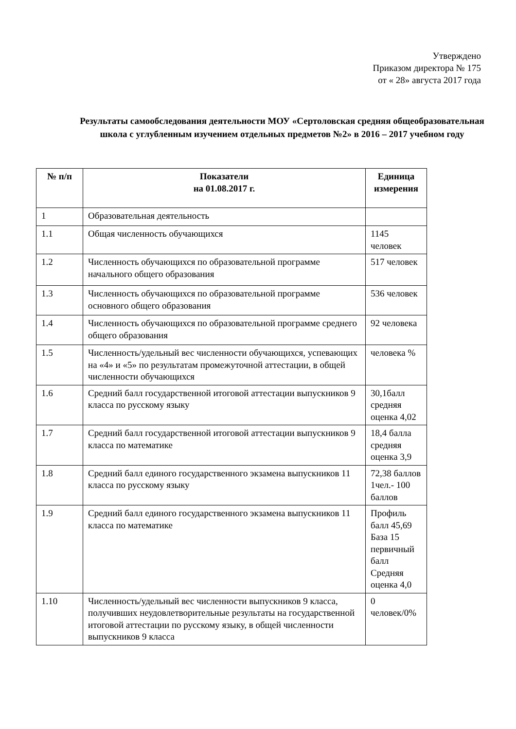Утверждено
Приказом директора № 175
от « 28» августа 2017 года
Результаты самообследования деятельности МОУ «Сертоловская средняя общеобразовательная школа с углубленным изучением отдельных предметов №2» в 2016 – 2017 учебном году
| № п/п | Показатели на 01.08.2017 г. | Единица измерения |
| --- | --- | --- |
| 1 | Образовательная деятельность | |
| 1.1 | Общая численность обучающихся | 1145 человек |
| 1.2 | Численность обучающихся по образовательной программе начального общего образования | 517 человек |
| 1.3 | Численность обучающихся по образовательной программе основного общего образования | 536 человек |
| 1.4 | Численность обучающихся по образовательной программе среднего общего образования | 92 человека |
| 1.5 | Численность/удельный вес численности обучающихся, успевающих на «4» и «5» по результатам промежуточной аттестации, в общей численности обучающихся | человека % |
| 1.6 | Средний балл государственной итоговой аттестации выпускников 9 класса по русскому языку | 30,1балл средняя оценка 4,02 |
| 1.7 | Средний балл государственной итоговой аттестации выпускников 9 класса по математике | 18,4 балла средняя оценка 3,9 |
| 1.8 | Средний балл единого государственного экзамена выпускников 11 класса по русскому языку | 72,38 баллов 1чел.- 100 баллов |
| 1.9 | Средний балл единого государственного экзамена выпускников 11 класса по математике | Профиль балл 45,69 База 15 первичный балл Средняя оценка 4,0 |
| 1.10 | Численность/удельный вес численности выпускников 9 класса, получивших неудовлетворительные результаты на государственной итоговой аттестации по русскому языку, в общей численности выпускников 9 класса | 0 человек/0% |